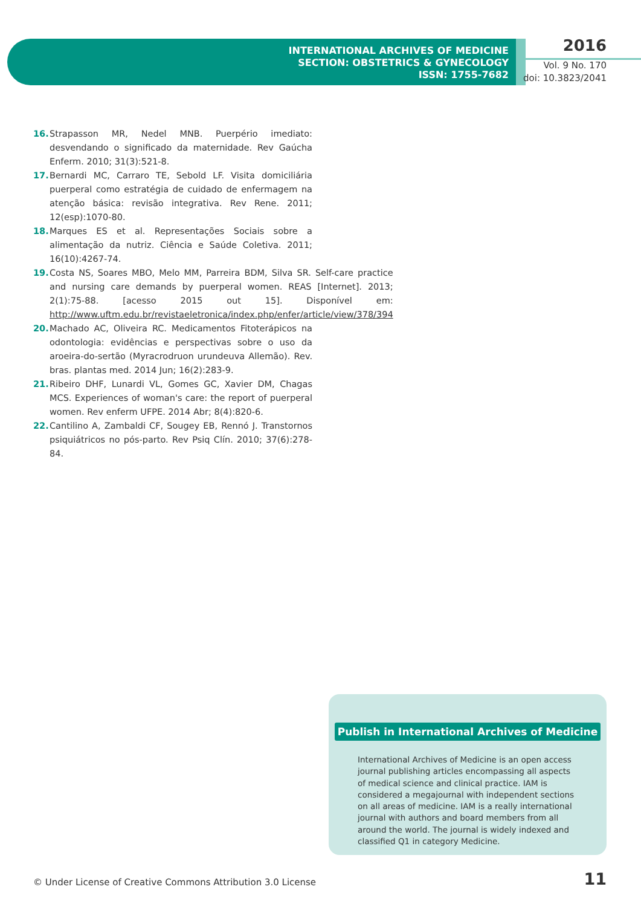INTERNATIONAL ARCHIVES OF MEDICINE
SECTION: OBSTETRICS & GYNECOLOGY
ISSN: 1755-7682
2016
Vol. 9 No. 170
doi: 10.3823/2041
16. Strapasson MR, Nedel MNB. Puerpério imediato: desvendando o significado da maternidade. Rev Gaúcha Enferm. 2010; 31(3):521-8.
17. Bernardi MC, Carraro TE, Sebold LF. Visita domiciliária puerperal como estratégia de cuidado de enfermagem na atenção básica: revisão integrativa. Rev Rene. 2011; 12(esp):1070-80.
18. Marques ES et al. Representações Sociais sobre a alimentação da nutriz. Ciência e Saúde Coletiva. 2011; 16(10):4267-74.
19. Costa NS, Soares MBO, Melo MM, Parreira BDM, Silva SR. Self-care practice and nursing care demands by puerperal women. REAS [Internet]. 2013; 2(1):75-88. [acesso 2015 out 15]. Disponível em: http://www.uftm.edu.br/revistaeletronica/index.php/enfer/article/view/378/394
20. Machado AC, Oliveira RC. Medicamentos Fitoterápicos na odontologia: evidências e perspectivas sobre o uso da aroeira-do-sertão (Myracrodruon urundeuva Allemão). Rev. bras. plantas med. 2014 Jun; 16(2):283-9.
21. Ribeiro DHF, Lunardi VL, Gomes GC, Xavier DM, Chagas MCS. Experiences of woman's care: the report of puerperal women. Rev enferm UFPE. 2014 Abr; 8(4):820-6.
22. Cantilino A, Zambaldi CF, Sougey EB, Rennó J. Transtornos psiquiátricos no pós-parto. Rev Psiq Clín. 2010; 37(6):278-84.
Publish in International Archives of Medicine
International Archives of Medicine is an open access journal publishing articles encompassing all aspects of medical science and clinical practice. IAM is considered a megajournal with independent sections on all areas of medicine. IAM is a really international journal with authors and board members from all around the world. The journal is widely indexed and classified Q1 in category Medicine.
© Under License of Creative Commons Attribution 3.0 License
11